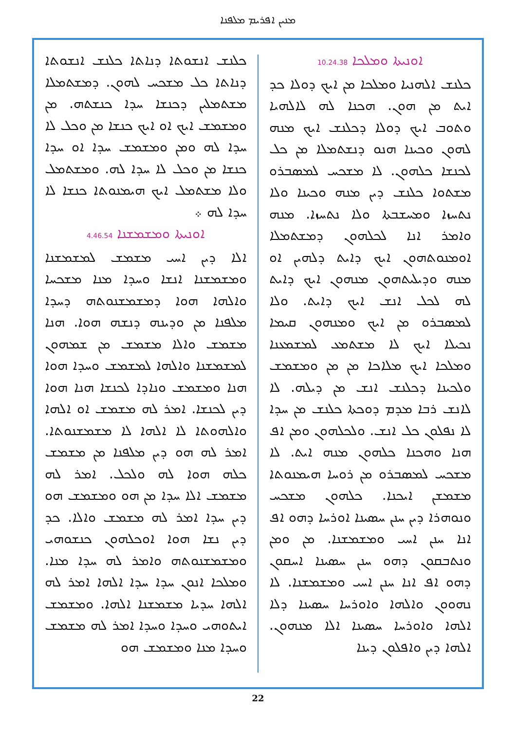ܡܢܝܢ ܐܦܪܝܡ ܡܠܦܢܐ
ܐܘܢܝܬܐ ܘܡܠܟܐ 10.24.38
ܟܠܢܫ ܐܠܗܢܝܐ ܘܡܠܟܐ ܡܢ ܐܝܟ ܕܘܠܐ ܟܕ ܐܝܬ ܡܢ ܗܘܢ. ܗܟܢܐ ܠܗ ܠܐܠܗܝܐ ܘܬܘܒ ܐܝܟ ܕܘܠܐ ܕܟܠܢܫ ܐܝܟ ܡܢܗ ܠܗܘܢ ܘܟܝܢܐ ܗܢܘ ܕܢܫܬܡܠܐ ܡܢ ܟܠ ܠܟܢܫܐ ܟܠܗܘܢ. ܠܐ ܡܫܟܚ ܠܡܣܒܪܘ ܡܫܬܘܐ ܟܠܢܫ ܕܝܢ ܡܢܗ ܘܟܝܢܐ ܘܠܐ ܢܬܚܙܐ ܘܡܚܫܒܬܐ ܘܠܐ ܢܬܚܙܐ. ܡܢܗ ܘܐܡܪ ܐܢܐ ܠܟܠܗܘܢ ܕܡܫܬܡܠܐ ܐܘܡܢܘܬܗܘܢ ܐܝܟ ܕܐܝܬ ܕܠܗܝܢ ܐܘ ܡܢܗ ܘܕܝܠܝܬܗܘܢ ܡܢܗܘܢ ܐܝܟ ܕܐܝܬ ܠܗ ܠܟܠ ܐܢܫ ܐܝܟ ܕܐܝܬ. ܘܠܐ ܠܡܣܒܪܘ ܡܢ ܐܝܟ ܘܡܢܗܘܢ ܩܝܡܐ ܢܟܝܠܐ ܐܝܟ ܠܐ ܡܫܬܡܥ ܠܡܫܡܥܢܐ ܘܡܠܟܐ ܐܝܟ ܡܠܐܟܐ ܡܢ ܡܢ ܘܡܫܡܫ ܘܠܟܝܢܐ ܕܟܠܢܫ ܐܢܫ ܡܢ ܕܝܠܗ. ܠܐ ܠܐܢܫ ܪܒܐ ܡܕܡ ܕܘܟܬܐ ܟܠܢܫ ܡܢ ܚܕܐ ܠܐ ܢܦܠܘܢ ܟܠ ܐܢܫ. ܘܠܟܠܗܘܢ ܘܡܢ ܐܦ ܗܢܐ ܘܗܟܢܐ ܟܠܗܘܢ ܡܢܗ ܐܝܬ. ܠܐ ܡܫܟܚ ܠܡܣܒܪܘ ܡܢ ܪܘܚܐ ܗܝܡܢܘܬܐ ܡܫܡܫܢ ܐܝܟܢܐ. ܟܠܗܘܢ ܡܫܟܚ ܘܢܘܗܪܐ ܕܝܢ ܚܢܢ ܚܣܝܢܐ ܐܘܪܚܐ ܕܗܘ ܐܦ ܐܢܐ ܚܢܢ ܐܚܝ ܘܡܫܡܫܢܐ. ܡܢ ܘܡܢ ܘܢܬܒܩܘܢ ܕܗܘ ܚܢܢ ܚܣܝܢܐ ܐܚܩܘܢ ܕܗܘ ܐܦ ܐܢܐ ܚܢܢ ܐܚܝ ܘܡܫܡܫܢܐ. ܠܐ ܢܗܘܘܢ ܘܐܠܗܐ ܘܐܘܪܚܐ ܚܣܝܢܐ ܕܠܐ ܐܠܗܐ ܘܐܘܪܚܐ ܚܣܝܢܐ ܐܠܐ ܡܢܗܘܢ. ܐܠܗܐ ܕܝܢ ܘܐܦܠܘܢ ܕܝܢܐ
ܟܠܢܫ ܐܢܫܘܬܐ ܕܢܐܬܐ ܟܠܢܫ ܐܢܫܘܬܐ ܕܢܐܬܐ ܟܠ ܡܫܟܚ ܠܗܘܢ. ܕܡܫܬܡܠܐ ܡܫܬܡܠܝܢ ܕܟܢܫܐ ܚܕܐ ܟܢܫܬܗ. ܡܢ ܘܡܫܡܫ ܐܝܟ ܐܘ ܐܝܟ ܟܢܫܐ ܡܢ ܘܟܠ ܠܐ ܚܕܐ ܠܗ ܘܡܢ ܘܡܫܡܫ ܚܕܐ ܐܘ ܚܕܐ ܟܢܫܐ ܡܢ ܘܟܠ ܠܐ ܚܕܐ ܠܗ. ܘܡܫܬܡܠ ܘܠܐ ܡܫܬܡܠ ܐܝܟ ܗܝܡܢܘܬܐ ܟܢܫܐ ܠܐ ܚܕܐ ܠܗ ܀
ܐܘܢܝܬܐ ܘܡܫܡܫܢܐ 4.46.54
ܐܠܐ ܕܝܢ ܐܚܝ ܡܫܡܫ ܠܡܫܡܫܢܐ ܘܡܫܡܫܢܐ ܐܢܫܐ ܘܚܕܐ ܡܢܐ ܡܫܟܚܐ ܘܐܠܗܐ ܗܘܐ ܕܡܫܡܫܢܘܬܗ ܕܚܕܐ ܡܠܦܢܐ ܡܢ ܘܕܝܢܗ ܕܢܫܗ ܗܘܐ. ܗܢܐ ܡܫܡܫ ܘܐܠܐ ܡܫܡܫ ܡܢ ܫܡܗܘܢ ܠܡܫܡܫܢܐ ܘܐܠܗܐ ܠܡܫܡܫ ܘܚܕܐ ܗܘܐ ܗܢܐ ܘܡܫܡܫ ܘܢܐܕܐ ܠܟܢܫܐ ܗܢܐ ܗܘܐ ܕܝܢ ܠܟܢܫܐ. ܐܡܪ ܠܗ ܡܫܡܫ ܐܘ ܐܠܗܐ ܘܐܠܗܘܬܐ ܠܐ ܐܠܗܐ ܠܐ ܡܫܡܫܢܘܬܐ. ܐܡܪ ܠܗ ܗܘ ܕܝܢ ܡܠܦܢܐ ܡܢ ܡܫܡܫ ܟܠܗ ܗܘܐ ܠܗ ܘܠܟܠ. ܐܡܪ ܠܗ ܡܫܡܫ ܐܠܐ ܚܕܐ ܡܢ ܗܘ ܘܡܫܡܫ ܗܘ ܕܝܢ ܚܕܐ ܐܡܪ ܠܗ ܡܫܡܫ ܘܐܠܐ. ܟܕ ܕܝܢ ܢܫܐ ܗܘܐ ܐܘܟܠܗܘܢ ܟܢܫܘܗܝ ܘܡܫܡܫܢܘܬܗ ܘܐܡܪ ܠܗ ܚܕܐ ܡܢܐ. ܘܡܠܟܐ ܐܢܘܢ ܚܕܐ ܚܕܐ ܐܠܗܐ ܐܡܪ ܠܗ ܐܠܗܐ ܚܕܝܐ ܡܫܡܫܢܐ ܐܠܗܐ. ܘܡܫܡܫ ܐܝܬܘܗܝ ܘܚܕܐ ܘܚܕܐ ܐܡܪ ܠܗ ܡܫܡܫ ܘܚܕܐ ܡܢܐ ܘܡܫܡܫ ܗܘ
22